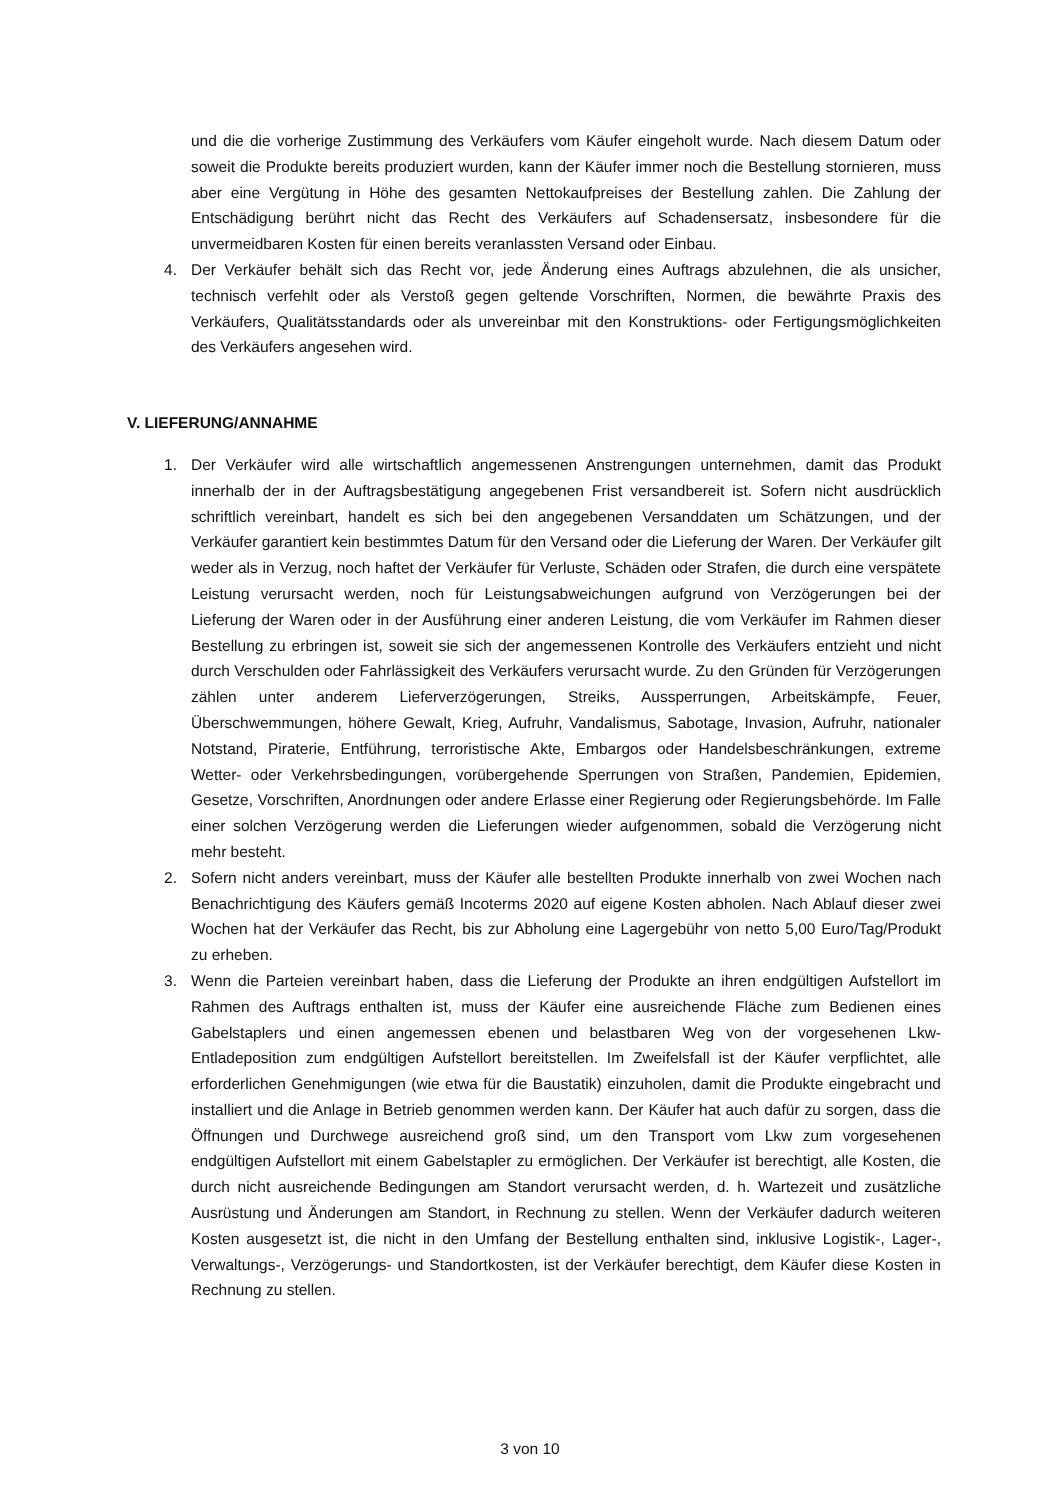und die die vorherige Zustimmung des Verkäufers vom Käufer eingeholt wurde. Nach diesem Datum oder soweit die Produkte bereits produziert wurden, kann der Käufer immer noch die Bestellung stornieren, muss aber eine Vergütung in Höhe des gesamten Nettokaufpreises der Bestellung zahlen. Die Zahlung der Entschädigung berührt nicht das Recht des Verkäufers auf Schadensersatz, insbesondere für die unvermeidbaren Kosten für einen bereits veranlassten Versand oder Einbau.
4. Der Verkäufer behält sich das Recht vor, jede Änderung eines Auftrags abzulehnen, die als unsicher, technisch verfehlt oder als Verstoß gegen geltende Vorschriften, Normen, die bewährte Praxis des Verkäufers, Qualitätsstandards oder als unvereinbar mit den Konstruktions- oder Fertigungsmöglichkeiten des Verkäufers angesehen wird.
V. LIEFERUNG/ANNAHME
1. Der Verkäufer wird alle wirtschaftlich angemessenen Anstrengungen unternehmen, damit das Produkt innerhalb der in der Auftragsbestätigung angegebenen Frist versandbereit ist. Sofern nicht ausdrücklich schriftlich vereinbart, handelt es sich bei den angegebenen Versanddaten um Schätzungen, und der Verkäufer garantiert kein bestimmtes Datum für den Versand oder die Lieferung der Waren. Der Verkäufer gilt weder als in Verzug, noch haftet der Verkäufer für Verluste, Schäden oder Strafen, die durch eine verspätete Leistung verursacht werden, noch für Leistungsabweichungen aufgrund von Verzögerungen bei der Lieferung der Waren oder in der Ausführung einer anderen Leistung, die vom Verkäufer im Rahmen dieser Bestellung zu erbringen ist, soweit sie sich der angemessenen Kontrolle des Verkäufers entzieht und nicht durch Verschulden oder Fahrlässigkeit des Verkäufers verursacht wurde. Zu den Gründen für Verzögerungen zählen unter anderem Lieferverzögerungen, Streiks, Aussperrungen, Arbeitskämpfe, Feuer, Überschwemmungen, höhere Gewalt, Krieg, Aufruhr, Vandalismus, Sabotage, Invasion, Aufruhr, nationaler Notstand, Piraterie, Entführung, terroristische Akte, Embargos oder Handelsbeschränkungen, extreme Wetter- oder Verkehrsbedingungen, vorübergehende Sperrungen von Straßen, Pandemien, Epidemien, Gesetze, Vorschriften, Anordnungen oder andere Erlasse einer Regierung oder Regierungsbehörde. Im Falle einer solchen Verzögerung werden die Lieferungen wieder aufgenommen, sobald die Verzögerung nicht mehr besteht.
2. Sofern nicht anders vereinbart, muss der Käufer alle bestellten Produkte innerhalb von zwei Wochen nach Benachrichtigung des Käufers gemäß Incoterms 2020 auf eigene Kosten abholen. Nach Ablauf dieser zwei Wochen hat der Verkäufer das Recht, bis zur Abholung eine Lagergebühr von netto 5,00 Euro/Tag/Produkt zu erheben.
3. Wenn die Parteien vereinbart haben, dass die Lieferung der Produkte an ihren endgültigen Aufstellort im Rahmen des Auftrags enthalten ist, muss der Käufer eine ausreichende Fläche zum Bedienen eines Gabelstaplers und einen angemessen ebenen und belastbaren Weg von der vorgesehenen Lkw-Entladeposition zum endgültigen Aufstellort bereitstellen. Im Zweifelsfall ist der Käufer verpflichtet, alle erforderlichen Genehmigungen (wie etwa für die Baustatik) einzuholen, damit die Produkte eingebracht und installiert und die Anlage in Betrieb genommen werden kann. Der Käufer hat auch dafür zu sorgen, dass die Öffnungen und Durchwege ausreichend groß sind, um den Transport vom Lkw zum vorgesehenen endgültigen Aufstellort mit einem Gabelstapler zu ermöglichen. Der Verkäufer ist berechtigt, alle Kosten, die durch nicht ausreichende Bedingungen am Standort verursacht werden, d. h. Wartezeit und zusätzliche Ausrüstung und Änderungen am Standort, in Rechnung zu stellen. Wenn der Verkäufer dadurch weiteren Kosten ausgesetzt ist, die nicht in den Umfang der Bestellung enthalten sind, inklusive Logistik-, Lager-, Verwaltungs-, Verzögerungs- und Standortkosten, ist der Verkäufer berechtigt, dem Käufer diese Kosten in Rechnung zu stellen.
3 von 10